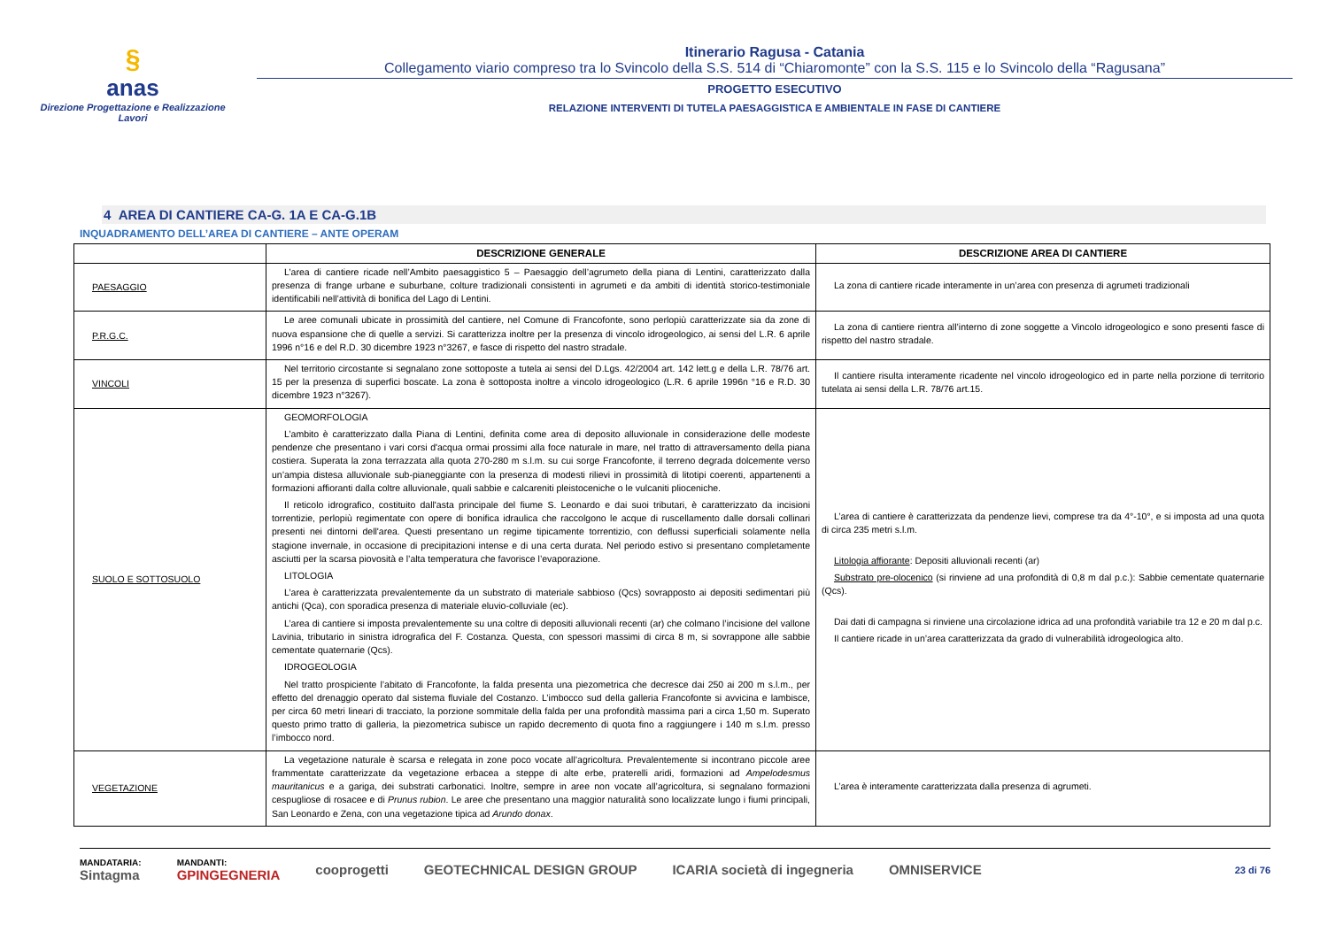§
anas
Direzione Progettazione e Realizzazione
Lavori
Itinerario Ragusa - Catania
Collegamento viario compreso tra lo Svincolo della S.S. 514 di “Chiaromonte” con la S.S. 115 e lo Svincolo della “Ragusana”
PROGETTO ESECUTIVO
RELAZIONE INTERVENTI DI TUTELA PAESAGGISTICA E AMBIENTALE IN FASE DI CANTIERE
4 AREA DI CANTIERE CA-G. 1A E CA-G.1B
INQUADRAMENTO DELL’AREA DI CANTIERE – ANTE OPERAM
| | DESCRIZIONE GENERALE | DESCRIZIONE AREA DI CANTIERE |
| --- | --- | --- |
| PAESAGGIO | L’area di cantiere ricade nell’Ambito paesaggistico 5 – Paesaggio dell’agrumeto della piana di Lentini, caratterizzato dalla presenza di frange urbane e suburbane, colture tradizionali consistenti in agrumeti e da ambiti di identità storico-testimoniale identificabili nell’attività di bonifica del Lago di Lentini. | La zona di cantiere ricade interamente in un’area con presenza di agrumeti tradizionali |
| P.R.G.C. | Le aree comunali ubicate in prossimità del cantiere, nel Comune di Francofonte, sono perlopiù caratterizzate sia da zone di nuova espansione che di quelle a servizi. Si caratterizza inoltre per la presenza di vincolo idrogeologico, ai sensi del L.R. 6 aprile 1996 n°16 e del R.D. 30 dicembre 1923 n°3267, e fasce di rispetto del nastro stradale. | La zona di cantiere rientra all’interno di zone soggette a Vincolo idrogeologico e sono presenti fasce di rispetto del nastro stradale. |
| VINCOLI | Nel territorio circostante si segnalano zone sottoposte a tutela ai sensi del D.Lgs. 42/2004 art. 142 lett.g e della L.R. 78/76 art. 15 per la presenza di superfici boscate. La zona è sottoposta inoltre a vincolo idrogeologico (L.R. 6 aprile 1996n °16 e R.D. 30 dicembre 1923 n°3267). | Il cantiere risulta interamente ricadente nel vincolo idrogeologico ed in parte nella porzione di territorio tutelata ai sensi della L.R. 78/76 art.15. |
| SUOLO E SOTTOSUOLO | GEOMORFOLOGIA L’ambito è caratterizzato dalla Piana di Lentini, definita come area di deposito alluvionale in considerazione delle modeste pendenze che presentano i vari corsi d'acqua ormai prossimi alla foce naturale in mare, nel tratto di attraversamento della piana costiera. Superata la zona terrazzata alla quota 270-280 m s.l.m. su cui sorge Francofonte, il terreno degrada dolcemente verso un’ampia distesa alluvionale sub-pianeggiante con la presenza di modesti rilievi in prossimità di litotipi coerenti, appartenenti a formazioni affioranti dalla coltre alluvionale, quali sabbie e calcareniti pleistoceniche o le vulcaniti plioceniche. Il reticolo idrografico, costituito dall'asta principale del fiume S. Leonardo e dai suoi tributari, è caratterizzato da incisioni torrentizie, perlopiù regimentate con opere di bonifica idraulica che raccolgono le acque di ruscellamento dalle dorsali collinari presenti nei dintorni dell'area. Questi presentano un regime tipicamente torrentizio, con deflussi superficiali solamente nella stagione invernale, in occasione di precipitazioni intense e di una certa durata. Nel periodo estivo si presentano completamente asciutti per la scarsa piovosità e l’alta temperatura che favorisce l’evaporazione. LITOLOGIA L’area è caratterizzata prevalentemente da un substrato di materiale sabbioso (Qcs) sovrapposto ai depositi sedimentari più antichi (Qca), con sporadica presenza di materiale eluvio-colluviale (ec). L’area di cantiere si imposta prevalentemente su una coltre di depositi alluvionali recenti (ar) che colmano l’incisione del vallone Lavinia, tributario in sinistra idrografica del F. Costanza. Questa, con spessori massimi di circa 8 m, si sovrappone alle sabbie cementate quaternarie (Qcs). IDROGEOLOGIA Nel tratto prospiciente l’abitato di Francofonte, la falda presenta una piezometrica che decresce dai 250 ai 200 m s.l.m., per effetto del drenaggio operato dal sistema fluviale del Costanzo. L’imbocco sud della galleria Francofonte si avvicina e lambisce, per circa 60 metri lineari di tracciato, la porzione sommitale della falda per una profondità massima pari a circa 1,50 m. Superato questo primo tratto di galleria, la piezometrica subisce un rapido decremento di quota fino a raggiungere i 140 m s.l.m. presso l’imbocco nord. | L’area di cantiere è caratterizzata da pendenze lievi, comprese tra da 4°-10°, e si imposta ad una quota di circa 235 metri s.l.m. Litologia affiorante : Depositi alluvionali recenti (ar) Substrato pre-olocenico (si rinviene ad una profondità di 0,8 m dal p.c.): Sabbie cementate quaternarie (Qcs). Dai dati di campagna si rinviene una circolazione idrica ad una profondità variabile tra 12 e 20 m dal p.c. Il cantiere ricade in un’area caratterizzata da grado di vulnerabilità idrogeologica alto. |
| VEGETAZIONE | La vegetazione naturale è scarsa e relegata in zone poco vocate all’agricoltura. Prevalentemente si incontrano piccole aree frammentate caratterizzate da vegetazione erbacea a steppe di alte erbe, praterelli aridi, formazioni ad Ampelodesmus mauritanicus e a gariga, dei substrati carbonatici. Inoltre, sempre in aree non vocate all’agricoltura, si segnalano formazioni cespugliose di rosacee e di Prunus rubion . Le aree che presentano una maggior naturalità sono localizzate lungo i fiumi principali, San Leonardo e Zena, con una vegetazione tipica ad Arundo donax . | L’area è interamente caratterizzata dalla presenza di agrumeti. |
MANDATARIA:
Sintagma
MANDANTI:
GPINGEGNERIA
cooprogetti GEOTECHNICAL DESIGN GROUP ICARIA società di ingegneria OMNISERVICE
23 di 76